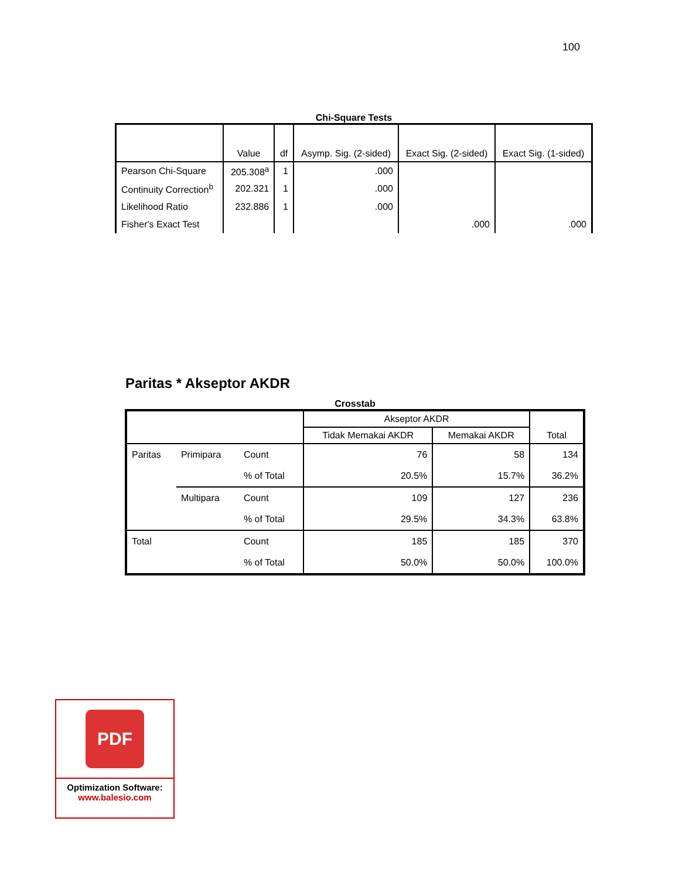100
Chi-Square Tests
| | Value | df | Asymp. Sig. (2-sided) | Exact Sig. (2-sided) | Exact Sig. (1-sided) |
| --- | --- | --- | --- | --- | --- |
| Pearson Chi-Square | 205.308<sup>a</sup> | 1 | .000 | | |
| Continuity Correction<sup>b</sup> | 202.321 | 1 | .000 | | |
| Likelihood Ratio | 232.886 | 1 | .000 | | |
| Fisher's Exact Test | | | | .000 | .000 |
Paritas * Akseptor AKDR
Crosstab
| | | | Akseptor AKDR | | Total |
| --- | --- | --- | --- | --- | --- |
| | | | Tidak Memakai AKDR | Memakai AKDR | |
| Paritas | Primipara | Count | 76 | 58 | 134 |
| | | % of Total | 20.5% | 15.7% | 36.2% |
| | Multipara | Count | 109 | 127 | 236 |
| | | % of Total | 29.5% | 34.3% | 63.8% |
| Total | | Count | 185 | 185 | 370 |
| | | % of Total | 50.0% | 50.0% | 100.0% |
PDF
Optimization Software:
www.balesio.com